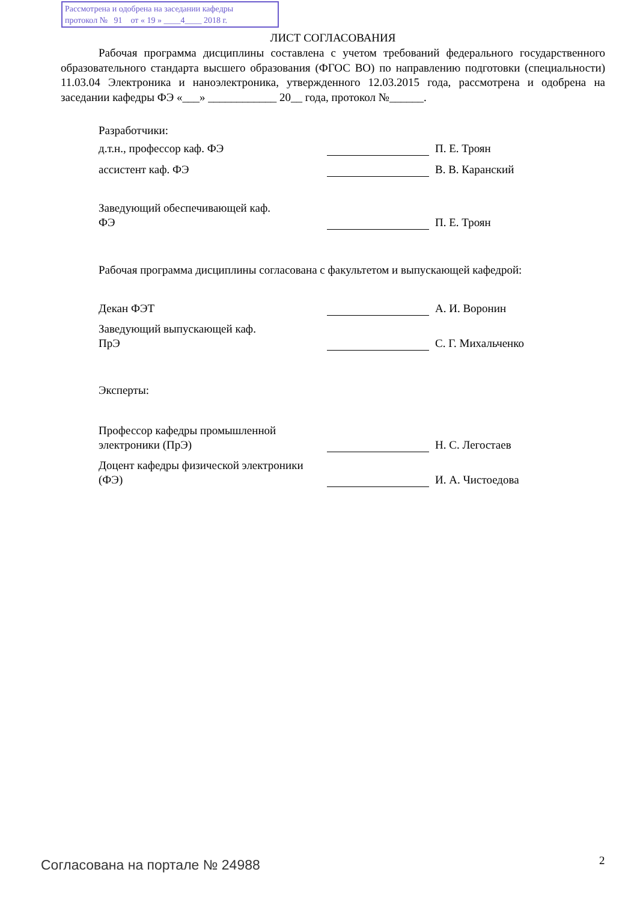Рассмотрена и одобрена на заседании кафедры
протокол № 91 от « 19 » ____4____ 2018 г.
ЛИСТ СОГЛАСОВАНИЯ
Рабочая программа дисциплины составлена с учетом требований федерального государственного образовательного стандарта высшего образования (ФГОС ВО) по направлению подготовки (специальности) 11.03.04 Электроника и наноэлектроника, утвержденного 12.03.2015 года, рассмотрена и одобрена на заседании кафедры ФЭ «___» ____________ 20__ года, протокол №______.
Разработчики:
д.т.н., профессор каф. ФЭ
П. Е. Троян
ассистент каф. ФЭ
В. В. Каранский
Заведующий обеспечивающей каф.
ФЭ
П. Е. Троян
Рабочая программа дисциплины согласована с факультетом и выпускающей кафедрой:
Декан ФЭТ
А. И. Воронин
Заведующий выпускающей каф.
ПрЭ
С. Г. Михальченко
Эксперты:
Профессор кафедры промышленной электроники (ПрЭ)
Н. С. Легостаев
Доцент кафедры физической электроники (ФЭ)
И. А. Чистоедова
Согласована на портале № 24988 2